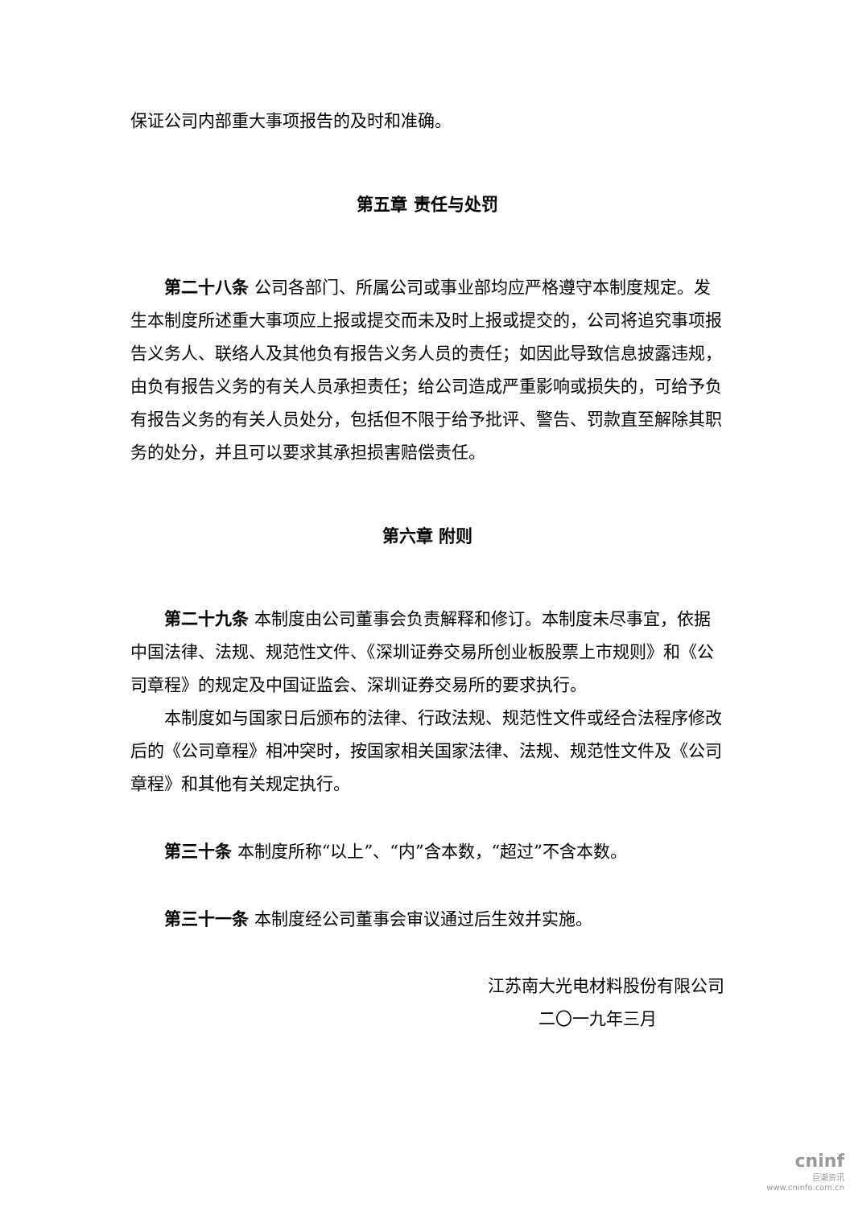保证公司内部重大事项报告的及时和准确。
第五章 责任与处罚
第二十八条 公司各部门、所属公司或事业部均应严格遵守本制度规定。发生本制度所述重大事项应上报或提交而未及时上报或提交的，公司将追究事项报告义务人、联络人及其他负有报告义务人员的责任；如因此导致信息披露违规，由负有报告义务的有关人员承担责任；给公司造成严重影响或损失的，可给予负有报告义务的有关人员处分，包括但不限于给予批评、警告、罚款直至解除其职务的处分，并且可以要求其承担损害赔偿责任。
第六章 附则
第二十九条 本制度由公司董事会负责解释和修订。本制度未尽事宜，依据中国法律、法规、规范性文件、《深圳证券交易所创业板股票上市规则》和《公司章程》的规定及中国证监会、深圳证券交易所的要求执行。
本制度如与国家日后颁布的法律、行政法规、规范性文件或经合法程序修改后的《公司章程》相冲突时，按国家相关国家法律、法规、规范性文件及《公司章程》和其他有关规定执行。
第三十条 本制度所称“以上”、“内”含本数，“超过”不含本数。
第三十一条 本制度经公司董事会审议通过后生效并实施。
江苏南大光电材料股份有限公司
二〇一九年三月
cninf
巨潮资讯
www.cninfo.com.cn